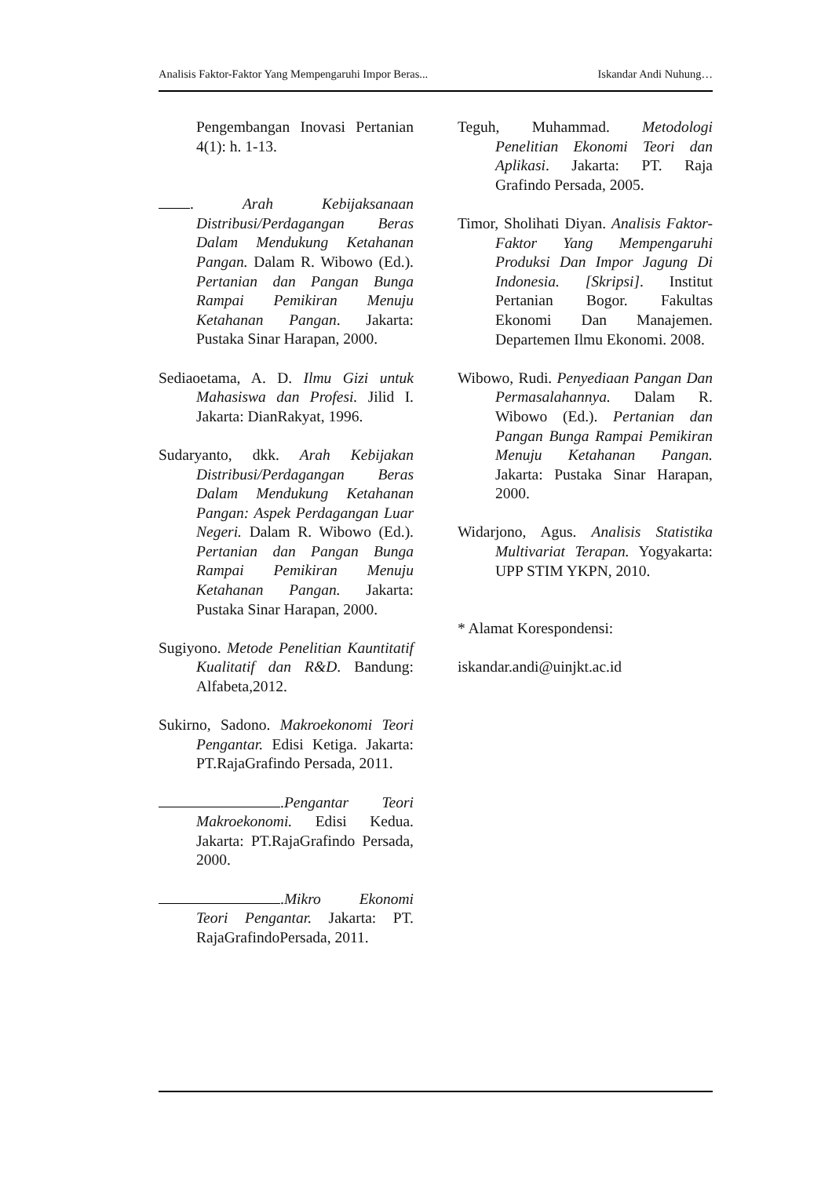Analisis Faktor-Faktor Yang Mempengaruhi Impor Beras... Iskandar Andi Nuhung…
Pengembangan Inovasi Pertanian 4(1): h. 1-13.
. Arah Kebijaksanaan Distribusi/Perdagangan Beras Dalam Mendukung Ketahanan Pangan. Dalam R. Wibowo (Ed.). Pertanian dan Pangan Bunga Rampai Pemikiran Menuju Ketahanan Pangan. Jakarta: Pustaka Sinar Harapan, 2000.
Sediaoetama, A. D. Ilmu Gizi untuk Mahasiswa dan Profesi. Jilid I. Jakarta: DianRakyat, 1996.
Sudaryanto, dkk. Arah Kebijakan Distribusi/Perdagangan Beras Dalam Mendukung Ketahanan Pangan: Aspek Perdagangan Luar Negeri. Dalam R. Wibowo (Ed.). Pertanian dan Pangan Bunga Rampai Pemikiran Menuju Ketahanan Pangan. Jakarta: Pustaka Sinar Harapan, 2000.
Sugiyono. Metode Penelitian Kauntitatif Kualitatif dan R&D. Bandung: Alfabeta,2012.
Sukirno, Sadono. Makroekonomi Teori Pengantar. Edisi Ketiga. Jakarta: PT.RajaGrafindo Persada, 2011.
.Pengantar Teori Makroekonomi. Edisi Kedua. Jakarta: PT.RajaGrafindo Persada, 2000.
.Mikro Ekonomi Teori Pengantar. Jakarta: PT. RajaGrafindoPersada, 2011.
Teguh, Muhammad. Metodologi Penelitian Ekonomi Teori dan Aplikasi. Jakarta: PT. Raja Grafindo Persada, 2005.
Timor, Sholihati Diyan. Analisis Faktor-Faktor Yang Mempengaruhi Produksi Dan Impor Jagung Di Indonesia. [Skripsi]. Institut Pertanian Bogor. Fakultas Ekonomi Dan Manajemen. Departemen Ilmu Ekonomi. 2008.
Wibowo, Rudi. Penyediaan Pangan Dan Permasalahannya. Dalam R. Wibowo (Ed.). Pertanian dan Pangan Bunga Rampai Pemikiran Menuju Ketahanan Pangan. Jakarta: Pustaka Sinar Harapan, 2000.
Widarjono, Agus. Analisis Statistika Multivariat Terapan. Yogyakarta: UPP STIM YKPN, 2010.
* Alamat Korespondensi:
iskandar.andi@uinjkt.ac.id